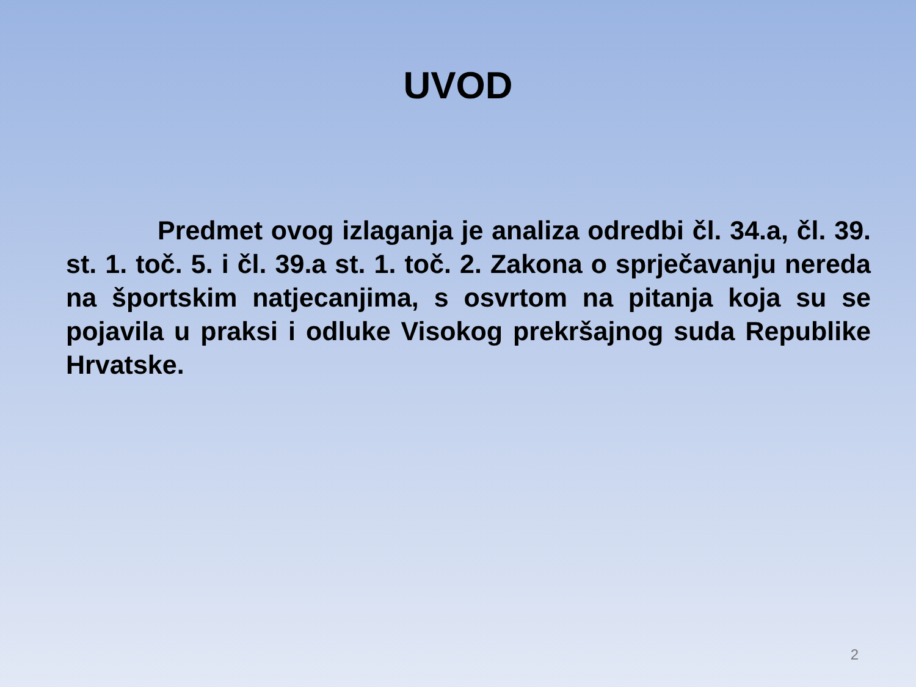UVOD
Predmet ovog izlaganja je analiza odredbi čl. 34.a, čl. 39. st. 1. toč. 5. i čl. 39.a st. 1. toč. 2. Zakona o sprječavanju nereda na športskim natjecanjima, s osvrtom na pitanja koja su se pojavila u praksi i odluke Visokog prekršajnog suda Republike Hrvatske.
2